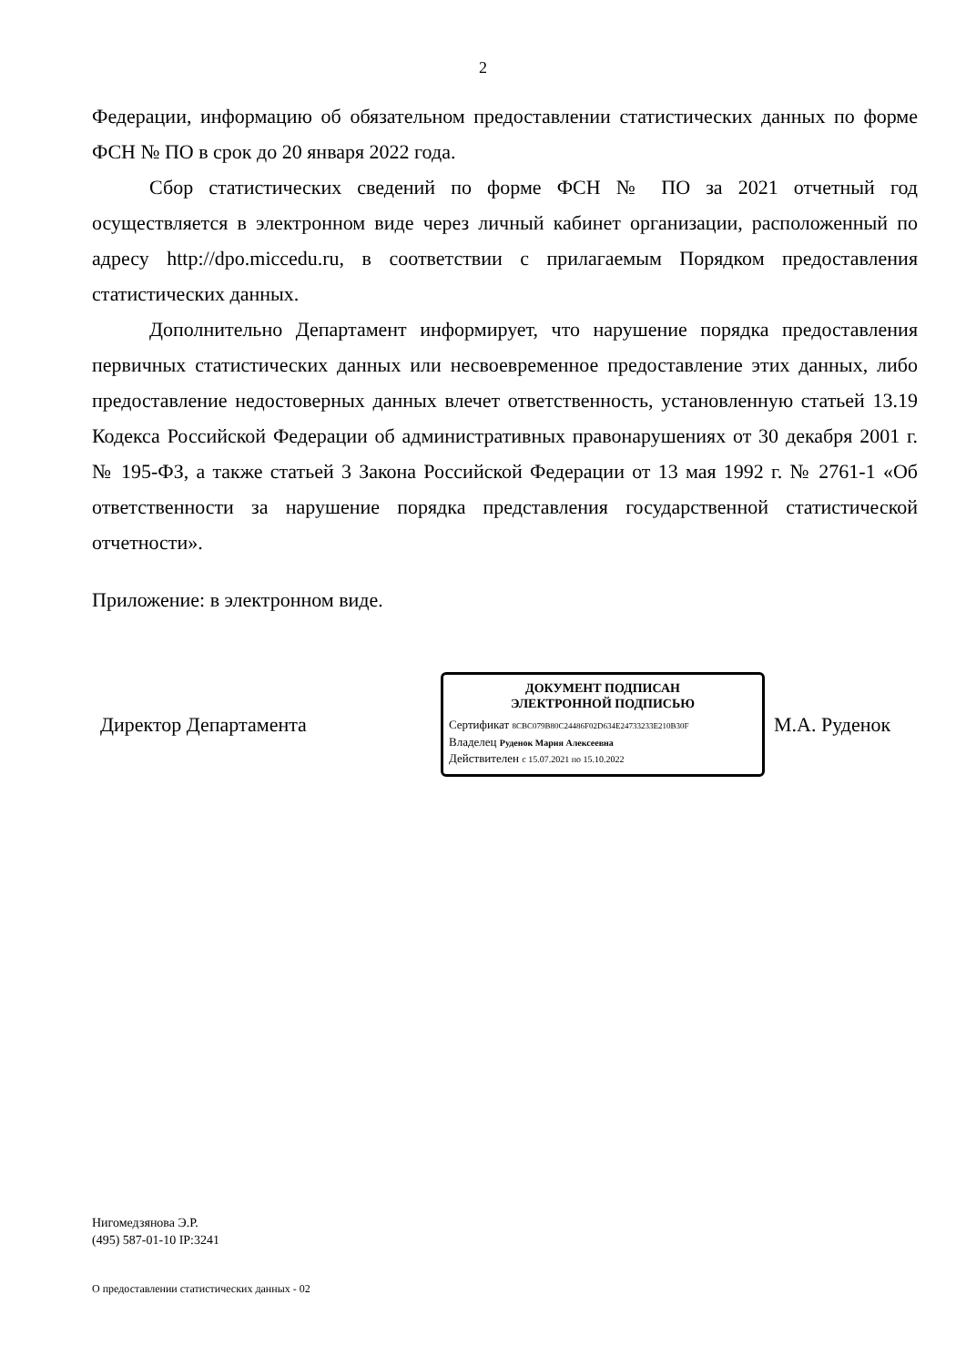2
Федерации, информацию об обязательном предоставлении статистических данных по форме ФСН № ПО в срок до 20 января 2022 года.
Сбор статистических сведений по форме ФСН № ПО за 2021 отчетный год осуществляется в электронном виде через личный кабинет организации, расположенный по адресу http://dpo.miccedu.ru, в соответствии с прилагаемым Порядком предоставления статистических данных.
Дополнительно Департамент информирует, что нарушение порядка предоставления первичных статистических данных или несвоевременное предоставление этих данных, либо предоставление недостоверных данных влечет ответственность, установленную статьей 13.19 Кодекса Российской Федерации об административных правонарушениях от 30 декабря 2001 г. № 195-ФЗ, а также статьей 3 Закона Российской Федерации от 13 мая 1992 г. № 2761-1 «Об ответственности за нарушение порядка представления государственной статистической отчетности».
Приложение: в электронном виде.
Директор Департамента
ДОКУМЕНТ ПОДПИСАН
ЭЛЕКТРОННОЙ ПОДПИСЬЮ
Сертификат 8CBC079B80C24486F02D634E24733233E210B30F
Владелец Руденок Мария Алексеевна
Действителен с 15.07.2021 по 15.10.2022
М.А. Руденок
Нигомедзянова Э.Р.
(495) 587-01-10 IP:3241
О предоставлении статистических данных - 02